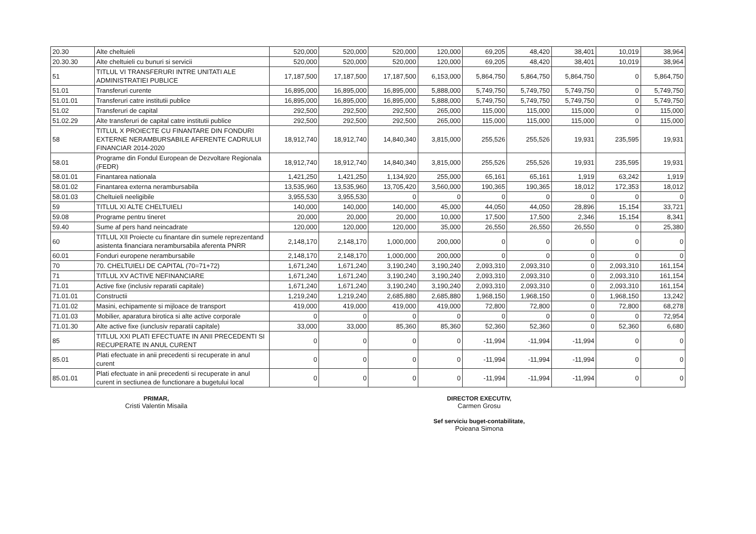| 20.30 | Alte cheltuieli | 520,000 | 520,000 | 520,000 | 120,000 | 69,205 | 48,420 | 38,401 | 10,019 | 38,964 |
| 20.30.30 | Alte cheltuieli cu bunuri si servicii | 520,000 | 520,000 | 520,000 | 120,000 | 69,205 | 48,420 | 38,401 | 10,019 | 38,964 |
| 51 | TITLUL VI TRANSFERURI INTRE UNITATI ALE ADMINISTRATIEI PUBLICE | 17,187,500 | 17,187,500 | 17,187,500 | 6,153,000 | 5,864,750 | 5,864,750 | 5,864,750 | 0 | 5,864,750 |
| 51.01 | Transferuri curente | 16,895,000 | 16,895,000 | 16,895,000 | 5,888,000 | 5,749,750 | 5,749,750 | 5,749,750 | 0 | 5,749,750 |
| 51.01.01 | Transferuri catre institutii publice | 16,895,000 | 16,895,000 | 16,895,000 | 5,888,000 | 5,749,750 | 5,749,750 | 5,749,750 | 0 | 5,749,750 |
| 51.02 | Transferuri de capital | 292,500 | 292,500 | 292,500 | 265,000 | 115,000 | 115,000 | 115,000 | 0 | 115,000 |
| 51.02.29 | Alte transferuri de capital catre institutii publice | 292,500 | 292,500 | 292,500 | 265,000 | 115,000 | 115,000 | 115,000 | 0 | 115,000 |
| 58 | TITLUL X PROIECTE CU FINANTARE DIN FONDURI EXTERNE NERAMBURSABILE AFERENTE CADRULUI FINANCIAR 2014-2020 | 18,912,740 | 18,912,740 | 14,840,340 | 3,815,000 | 255,526 | 255,526 | 19,931 | 235,595 | 19,931 |
| 58.01 | Programe din Fondul European de Dezvoltare Regionala (FEDR) | 18,912,740 | 18,912,740 | 14,840,340 | 3,815,000 | 255,526 | 255,526 | 19,931 | 235,595 | 19,931 |
| 58.01.01 | Finantarea nationala | 1,421,250 | 1,421,250 | 1,134,920 | 255,000 | 65,161 | 65,161 | 1,919 | 63,242 | 1,919 |
| 58.01.02 | Finantarea externa nerambursabila | 13,535,960 | 13,535,960 | 13,705,420 | 3,560,000 | 190,365 | 190,365 | 18,012 | 172,353 | 18,012 |
| 58.01.03 | Cheltuieli neeligibile | 3,955,530 | 3,955,530 | 0 | 0 | 0 | 0 | 0 | 0 | 0 |
| 59 | TITLUL XI ALTE CHELTUIELI | 140,000 | 140,000 | 140,000 | 45,000 | 44,050 | 44,050 | 28,896 | 15,154 | 33,721 |
| 59.08 | Programe pentru tineret | 20,000 | 20,000 | 20,000 | 10,000 | 17,500 | 17,500 | 2,346 | 15,154 | 8,341 |
| 59.40 | Sume af pers hand neincadrate | 120,000 | 120,000 | 120,000 | 35,000 | 26,550 | 26,550 | 26,550 | 0 | 25,380 |
| 60 | TITLUL XII Proiecte cu finantare din sumele reprezentand asistenta financiara nerambursabila aferenta PNRR | 2,148,170 | 2,148,170 | 1,000,000 | 200,000 | 0 | 0 | 0 | 0 | 0 |
| 60.01 | Fonduri europene nerambursabile | 2,148,170 | 2,148,170 | 1,000,000 | 200,000 | 0 | 0 | 0 | 0 | 0 |
| 70 | 70. CHELTUIELI DE CAPITAL (70=71+72) | 1,671,240 | 1,671,240 | 3,190,240 | 3,190,240 | 2,093,310 | 2,093,310 | 0 | 2,093,310 | 161,154 |
| 71 | TITLUL XV ACTIVE NEFINANCIARE | 1,671,240 | 1,671,240 | 3,190,240 | 3,190,240 | 2,093,310 | 2,093,310 | 0 | 2,093,310 | 161,154 |
| 71.01 | Active fixe (inclusiv reparatii capitale) | 1,671,240 | 1,671,240 | 3,190,240 | 3,190,240 | 2,093,310 | 2,093,310 | 0 | 2,093,310 | 161,154 |
| 71.01.01 | Constructii | 1,219,240 | 1,219,240 | 2,685,880 | 2,685,880 | 1,968,150 | 1,968,150 | 0 | 1,968,150 | 13,242 |
| 71.01.02 | Masini, echipamente si mijloace de transport | 419,000 | 419,000 | 419,000 | 419,000 | 72,800 | 72,800 | 0 | 72,800 | 68,278 |
| 71.01.03 | Mobilier, aparatura birotica si alte active corporale | 0 | 0 | 0 | 0 | 0 | 0 | 0 | 0 | 72,954 |
| 71.01.30 | Alte active fixe (iunclusiv reparatii capitale) | 33,000 | 33,000 | 85,360 | 85,360 | 52,360 | 52,360 | 0 | 52,360 | 6,680 |
| 85 | TITLUL XXI PLATI EFECTUATE IN ANII PRECEDENTI SI RECUPERATE IN ANUL CURENT | 0 | 0 | 0 | 0 | -11,994 | -11,994 | -11,994 | 0 | 0 |
| 85.01 | Plati efectuate in anii precedenti si recuperate in anul curent | 0 | 0 | 0 | 0 | -11,994 | -11,994 | -11,994 | 0 | 0 |
| 85.01.01 | Plati efectuate in anii precedenti si recuperate in anul curent in sectiunea de functionare a bugetului local | 0 | 0 | 0 | 0 | -11,994 | -11,994 | -11,994 | 0 | 0 |
PRIMAR,
Cristi Valentin Misaila
DIRECTOR EXECUTIV,
Carmen Grosu
Sef serviciu buget-contabilitate,
Poieana Simona